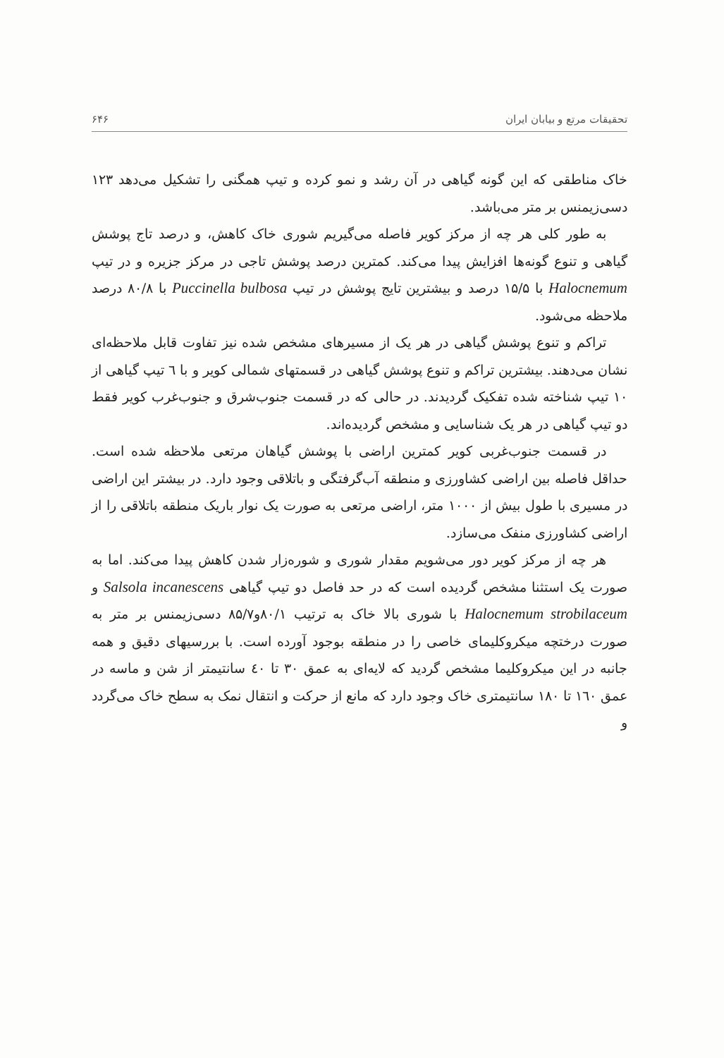تحقیقات مرتع و بیابان ایران ۶۴۶
خاک مناطقی که این گونه گیاهی در آن رشد و نمو کرده و تیپ همگنی را تشکیل می‌دهد ۱۲۳ دسی‌زیمنس بر متر می‌باشد.
به طور کلی هر چه از مرکز کویر فاصله می‌گیریم شوری خاک کاهش، و درصد تاج پوشش گیاهی و تنوع گونه‌ها افزایش پیدا می‌کند. کمترین درصد پوشش تاجی در مرکز جزیره و در تیپ Halocnemum با ۱۵/۵ درصد و بیشترین تایج پوشش در تیپ Puccinella bulbosa با ۸۰/۸ درصد ملاحظه می‌شود.
تراکم و تنوع پوشش گیاهی در هر یک از مسیرهای مشخص شده نیز تفاوت قابل ملاحظه‌ای نشان می‌دهند. بیشترین تراکم و تنوع پوشش گیاهی در قسمتهای شمالی کویر و با ٦ تیپ گیاهی از ۱۰ تیپ شناخته شده تفکیک گردیدند. در حالی که در قسمت جنوب‌شرق و جنوب‌غرب کویر فقط دو تیپ گیاهی در هر یک شناسایی و مشخص گردیده‌اند.
در قسمت جنوب‌غربی کویر کمترین اراضی با پوشش گیاهان مرتعی ملاحظه شده است. حداقل فاصله بین اراضی کشاورزی و منطقه آب‌گرفتگی و باتلاقی وجود دارد. در بیشتر این اراضی در مسیری با طول بیش از ۱۰۰۰ متر، اراضی مرتعی به صورت یک نوار باریک منطقه باتلاقی را از اراضی کشاورزی منفک می‌سازد.
هر چه از مرکز کویر دور می‌شویم مقدار شوری و شوره‌زار شدن کاهش پیدا می‌کند. اما به صورت یک استثنا مشخص گردیده است که در حد فاصل دو تیپ گیاهی Salsola incanescens و Halocnemum strobilaceum با شوری بالا خاک به ترتیب ۸۰/۱و۸۵/۷ دسی‌زیمنس بر متر به صورت درختچه میکروکلیمای خاصی را در منطقه بوجود آورده است. با بررسیهای دقیق و همه جانبه در این میکروکلیما مشخص گردید که لایه‌ای به عمق ۳۰ تا ٤۰ سانتیمتر از شن و ماسه در عمق ۱٦۰ تا ۱۸۰ سانتیمتری خاک وجود دارد که مانع از حرکت و انتقال نمک به سطح خاک می‌گردد و